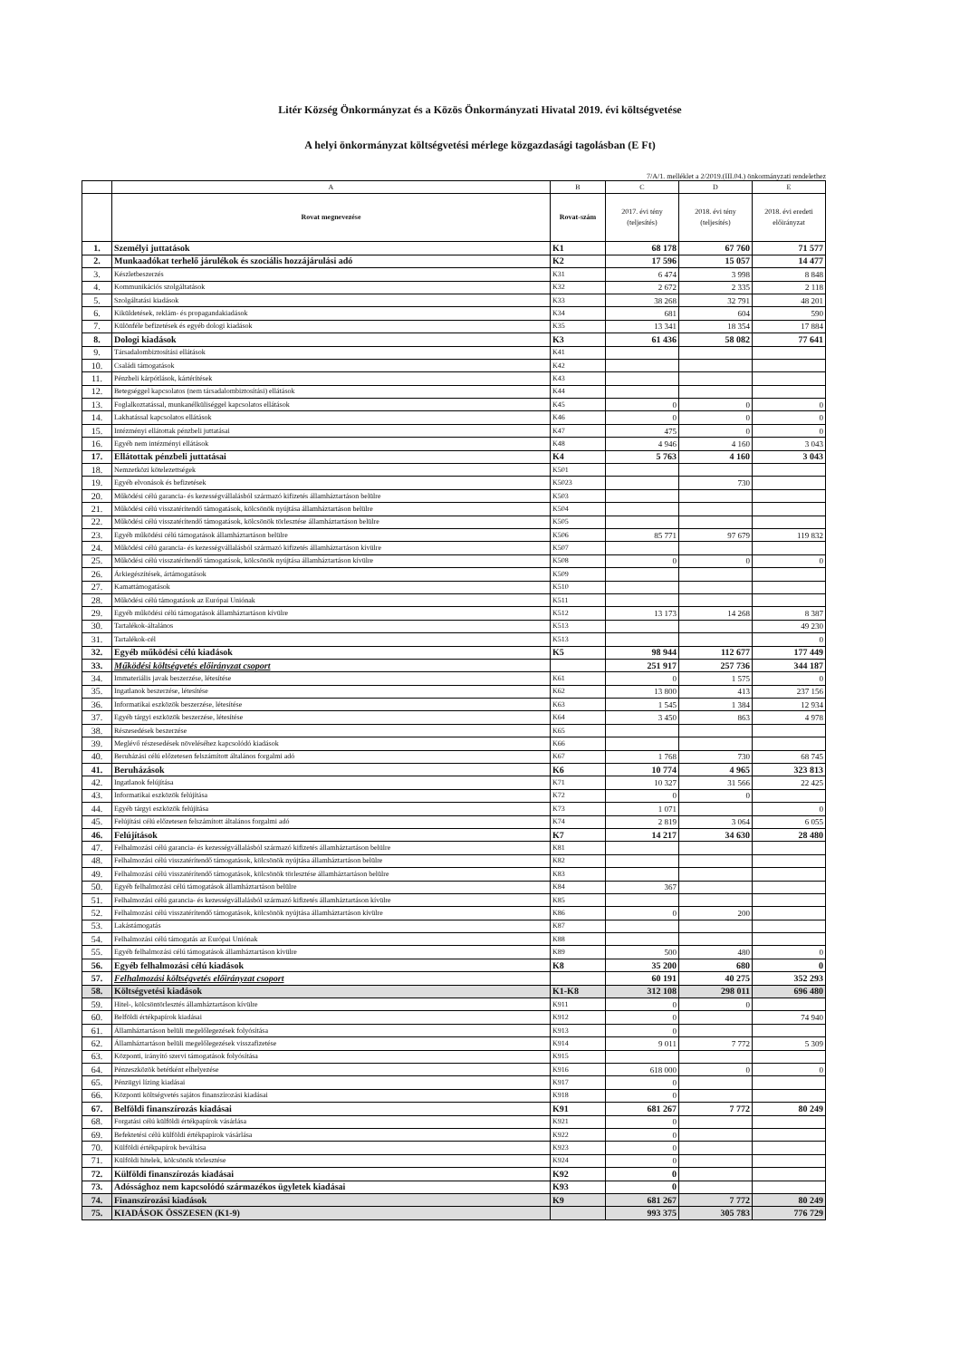Litér Község Önkormányzat és a Közös Önkormányzati Hivatal 2019. évi költségvetése
A helyi önkormányzat költségvetési mérlege közgazdasági tagolásban (E Ft)
7/A/1. melléklet a 2/2019.(III.04.) önkormányzati rendelethez
| | A | B | C | D | E |
| --- | --- | --- | --- | --- | --- |
| | Rovat megnevezése | Rovat-szám | 2017. évi tény (teljesítés) | 2018. évi tény (teljesítés) | 2018. évi eredeti előirányzat |
| 1. | Személyi juttatások | K1 | 68 178 | 67 760 | 71 577 |
| 2. | Munkaadókat terhelő járulékok és szociális hozzájárulási adó | K2 | 17 596 | 15 057 | 14 477 |
| 3. | Készletbeszerzés | K31 | 6 474 | 3 998 | 8 848 |
| 4. | Kommunikációs szolgáltatások | K32 | 2 672 | 2 335 | 2 118 |
| 5. | Szolgáltatási kiadások | K33 | 38 268 | 32 791 | 48 201 |
| 6. | Kiküldetések, reklám- és propagandakiadások | K34 | 681 | 604 | 590 |
| 7. | Különféle befizetések és egyéb dologi kiadások | K35 | 13 341 | 18 354 | 17 884 |
| 8. | Dologi kiadások | K3 | 61 436 | 58 082 | 77 641 |
| 9. | Társadalombiztosítási ellátások | K41 | | | |
| 10. | Családi támogatások | K42 | | | |
| 11. | Pénzbeli kárpótlások, kártérítések | K43 | | | |
| 12. | Betegséggel kapcsolatos (nem társadalombiztosítási) ellátások | K44 | | | |
| 13. | Foglalkoztatással, munkanélküliséggel kapcsolatos ellátások | K45 | 0 | 0 | 0 |
| 14. | Lakhatással kapcsolatos ellátások | K46 | 0 | 0 | 0 |
| 15. | Intézményi ellátottak pénzbeli juttatásai | K47 | 475 | 0 | 0 |
| 16. | Egyéb nem intézményi ellátások | K48 | 4 946 | 4 160 | 3 043 |
| 17. | Ellátottak pénzbeli juttatásai | K4 | 5 763 | 4 160 | 3 043 |
| 18. | Nemzetközi kötelezettségek | K501 | | | |
| 19. | Egyéb elvonások és befizetések | K5023 | | 730 | |
| 20. | Működési célú garancia- és kezességvállalásból származó kifizetés államháztartáson belülre | K503 | | | |
| 21. | Működési célú visszatérítendő támogatások, kölcsönök nyújtása államháztartáson belülre | K504 | | | |
| 22. | Működési célú visszatérítendő támogatások, kölcsönök törlesztése államháztartáson belülre | K505 | | | |
| 23. | Egyéb működési célú támogatások államháztartáson belülre | K506 | 85 771 | 97 679 | 119 832 |
| 24. | Működési célú garancia- és kezességvállalásból származó kifizetés államháztartáson kívülre | K507 | | | |
| 25. | Működési célú visszatérítendő támogatások, kölcsönök nyújtása államháztartáson kívülre | K508 | 0 | 0 | 0 |
| 26. | Árkiegészítések, ártámogatások | K509 | | | |
| 27. | Kamattámogatások | K510 | | | |
| 28. | Működési célú támogatások az Európai Uniónak | K511 | | | |
| 29. | Egyéb működési célú támogatások államháztartáson kívülre | K512 | 13 173 | 14 268 | 8 387 |
| 30. | Tartalékok-általános | K513 | | | 49 230 |
| 31. | Tartalékok-cél | K513 | | | 0 |
| 32. | Egyéb működési célú kiadások | K5 | 98 944 | 112 677 | 177 449 |
| 33. | Működési költségvetés előirányzat csoport | | 251 917 | 257 736 | 344 187 |
| 34. | Immateriális javak beszerzése, létesítése | K61 | 0 | 1 575 | 0 |
| 35. | Ingatlanok beszerzése, létesítése | K62 | 13 800 | 413 | 237 156 |
| 36. | Informatikai eszközök beszerzése, létesítése | K63 | 1 545 | 1 384 | 12 934 |
| 37. | Egyéb tárgyi eszközök beszerzése, létesítése | K64 | 3 450 | 863 | 4 978 |
| 38. | Részesedések beszerzése | K65 | | | |
| 39. | Meglévő részesedések növeléséhez kapcsolódó kiadások | K66 | | | |
| 40. | Beruházási célú előzetesen felszámított általános forgalmi adó | K67 | 1 768 | 730 | 68 745 |
| 41. | Beruházások | K6 | 10 774 | 4 965 | 323 813 |
| 42. | Ingatlanok felújítása | K71 | 10 327 | 31 566 | 22 425 |
| 43. | Informatikai eszközök felújítása | K72 | 0 | 0 | |
| 44. | Egyéb tárgyi eszközök felújítása | K73 | 1 071 | | 0 |
| 45. | Felújítási célú előzetesen felszámított általános forgalmi adó | K74 | 2 819 | 3 064 | 6 055 |
| 46. | Felújítások | K7 | 14 217 | 34 630 | 28 480 |
| 47. | Felhalmozási célú garancia- és kezességvállalásból származó kifizetés államháztartáson belülre | K81 | | | |
| 48. | Felhalmozási célú visszatérítendő támogatások, kölcsönök nyújtása államháztartáson belülre | K82 | | | |
| 49. | Felhalmozási célú visszatérítendő támogatások, kölcsönök törlesztése államháztartáson belülre | K83 | | | |
| 50. | Egyéb felhalmozási célú támogatások államháztartáson belülre | K84 | 367 | | |
| 51. | Felhalmozási célú garancia- és kezességvállalásból származó kifizetés államháztartáson kívülre | K85 | | | |
| 52. | Felhalmozási célú visszatérítendő támogatások, kölcsönök nyújtása államháztartáson kívülre | K86 | 0 | 200 | |
| 53. | Lakástámogatás | K87 | | | |
| 54. | Felhalmozási célú támogatás az Európai Uniónak | K88 | | | |
| 55. | Egyéb felhalmozási célú támogatások államháztartáson kívülre | K89 | 500 | 480 | 0 |
| 56. | Egyéb felhalmozási célú kiadások | K8 | 35 200 | 680 | 0 |
| 57. | Felhalmozási költségvetés előirányzat csoport | | 60 191 | 40 275 | 352 293 |
| 58. | Költségvetési kiadások | K1-K8 | 312 108 | 298 011 | 696 480 |
| 59. | Hitel-, kölcsöntörlesztés államháztartáson kívülre | K911 | 0 | 0 | |
| 60. | Belföldi értékpapírok kiadásai | K912 | 0 | | 74 940 |
| 61. | Államháztartáson belüli megelőlegezések folyósítása | K913 | 0 | | |
| 62. | Államháztartáson belüli megelőlegezések visszafizetése | K914 | 9 011 | 7 772 | 5 309 |
| 63. | Központi, irányító szervi támogatások folyósítása | K915 | | | |
| 64. | Pénzeszközök betétként elhelyezése | K916 | 618 000 | 0 | 0 |
| 65. | Pénzügyi lízing kiadásai | K917 | 0 | | |
| 66. | Központi költségvetés sajátos finanszírozási kiadásai | K918 | 0 | | |
| 67. | Belföldi finanszírozás kiadásai | K91 | 681 267 | 7 772 | 80 249 |
| 68. | Forgatási célú külföldi értékpapírok vásárlása | K921 | 0 | | |
| 69. | Befektetési célú külföldi értékpapírok vásárlása | K922 | 0 | | |
| 70. | Külföldi értékpapírok beváltása | K923 | 0 | | |
| 71. | Külföldi hitelek, kölcsönök törlesztése | K924 | 0 | | |
| 72. | Külföldi finanszírozás kiadásai | K92 | 0 | | |
| 73. | Adóssághoz nem kapcsolódó származékos ügyletek kiadásai | K93 | 0 | | |
| 74. | Finanszírozási kiadások | K9 | 681 267 | 7 772 | 80 249 |
| 75. | KIADÁSOK ÖSSZESEN (K1-9) | | 993 375 | 305 783 | 776 729 |